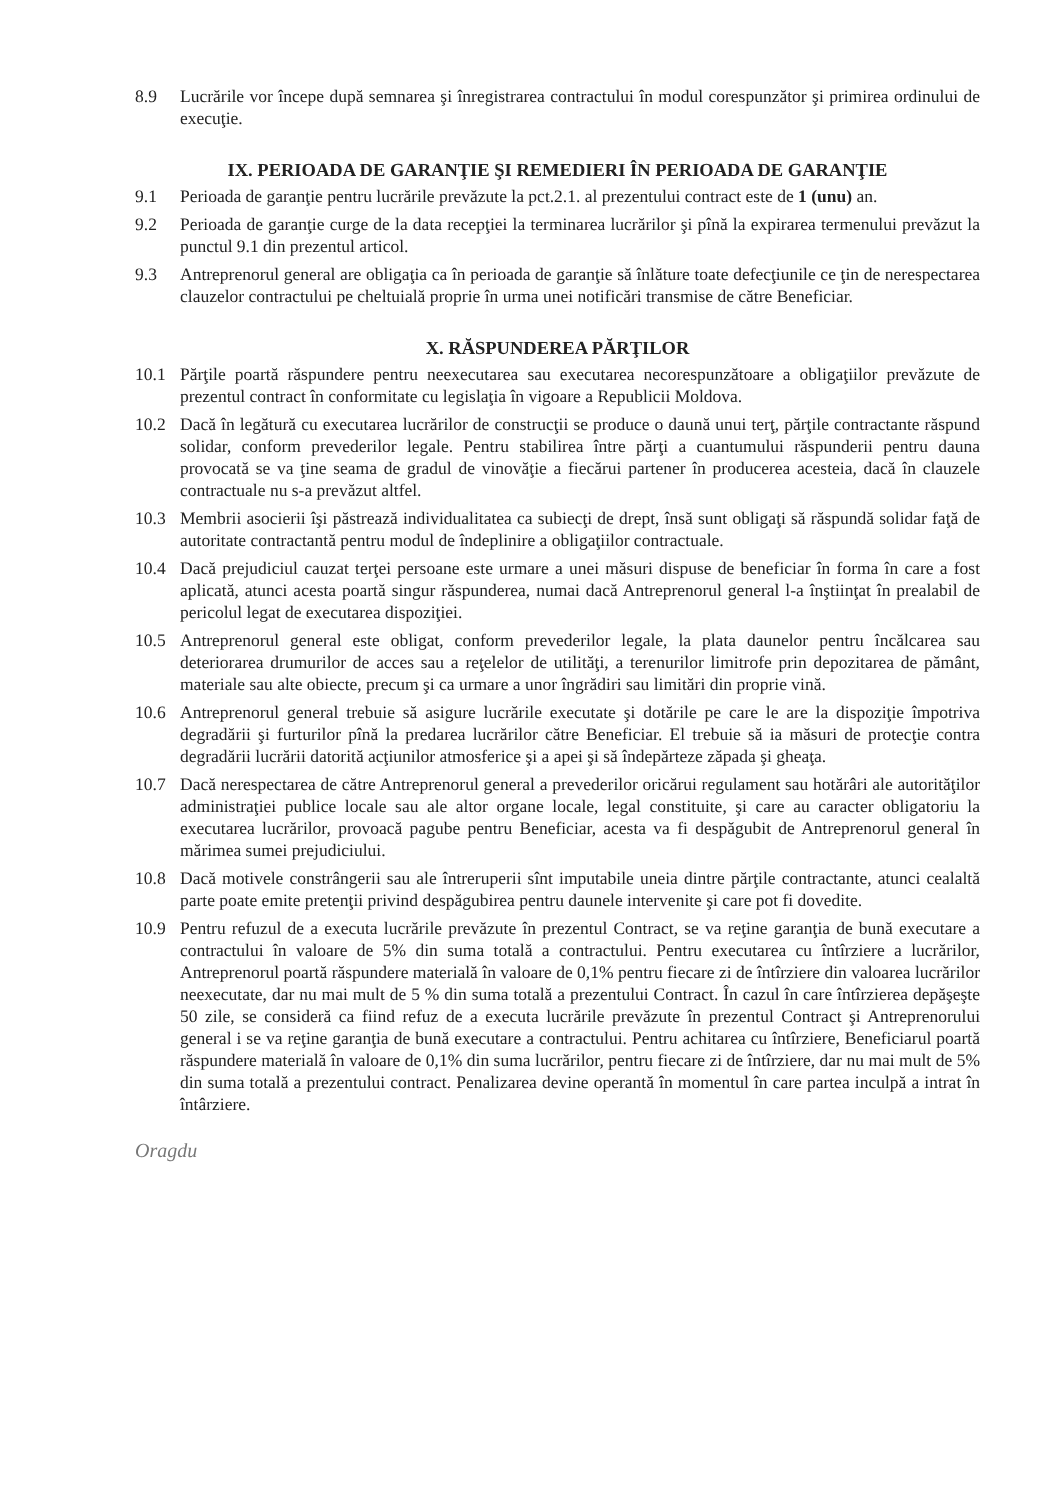8.9 Lucrările vor începe după semnarea şi înregistrarea contractului în modul corespunzător şi primirea ordinului de execuţie.
IX. PERIOADA DE GARANŢIE ŞI REMEDIERI ÎN PERIOADA DE GARANŢIE
9.1 Perioada de garanţie pentru lucrările prevăzute la pct.2.1. al prezentului contract este de 1 (unu) an.
9.2 Perioada de garanţie curge de la data recepţiei la terminarea lucrărilor şi pînă la expirarea termenului prevăzut la punctul 9.1 din prezentul articol.
9.3 Antreprenorul general are obligaţia ca în perioada de garanţie să înlăture toate defecţiunile ce ţin de nerespectarea clauzelor contractului pe cheltuială proprie în urma unei notificări transmise de către Beneficiar.
X. RĂSPUNDEREA PĂRŢILOR
10.1 Părţile poartă răspundere pentru neexecutarea sau executarea necorespunzătoare a obligaţiilor prevăzute de prezentul contract în conformitate cu legislaţia în vigoare a Republicii Moldova.
10.2 Dacă în legătură cu executarea lucrărilor de construcţii se produce o daună unui terţ, părţile contractante răspund solidar, conform prevederilor legale. Pentru stabilirea între părţi a cuantumului răspunderii pentru dauna provocată se va ţine seama de gradul de vinovăţie a fiecărui partener în producerea acesteia, dacă în clauzele contractuale nu s-a prevăzut altfel.
10.3 Membrii asocierii îşi păstrează individualitatea ca subiecţi de drept, însă sunt obligaţi să răspundă solidar faţă de autoritate contractantă pentru modul de îndeplinire a obligaţiilor contractuale.
10.4 Dacă prejudiciul cauzat terţei persoane este urmare a unei măsuri dispuse de beneficiar în forma în care a fost aplicată, atunci acesta poartă singur răspunderea, numai dacă Antreprenorul general l-a înştiinţat în prealabil de pericolul legat de executarea dispoziţiei.
10.5 Antreprenorul general este obligat, conform prevederilor legale, la plata daunelor pentru încălcarea sau deteriorarea drumurilor de acces sau a reţelelor de utilităţi, a terenurilor limitrofe prin depozitarea de pământ, materiale sau alte obiecte, precum şi ca urmare a unor îngrădiri sau limitări din proprie vină.
10.6 Antreprenorul general trebuie să asigure lucrările executate şi dotările pe care le are la dispoziţie împotriva degradării şi furturilor pînă la predarea lucrărilor către Beneficiar. El trebuie să ia măsuri de protecţie contra degradării lucrării datorită acţiunilor atmosferice şi a apei şi să îndepărteze zăpada şi gheaţa.
10.7 Dacă nerespectarea de către Antreprenorul general a prevederilor oricărui regulament sau hotărâri ale autorităţilor administraţiei publice locale sau ale altor organe locale, legal constituite, şi care au caracter obligatoriu la executarea lucrărilor, provoacă pagube pentru Beneficiar, acesta va fi despăgubit de Antreprenorul general în mărimea sumei prejudiciului.
10.8 Dacă motivele constrângerii sau ale întreruperii sînt imputabile uneia dintre părţile contractante, atunci cealaltă parte poate emite pretenţii privind despăgubirea pentru daunele intervenite şi care pot fi dovedite.
10.9 Pentru refuzul de a executa lucrările prevăzute în prezentul Contract, se va reţine garanţia de bună executare a contractului în valoare de 5% din suma totală a contractului. Pentru executarea cu întîrziere a lucrărilor, Antreprenorul poartă răspundere materială în valoare de 0,1% pentru fiecare zi de întîrziere din valoarea lucrărilor neexecutate, dar nu mai mult de 5 % din suma totală a prezentului Contract. În cazul în care întîrzierea depăşeşte 50 zile, se consideră ca fiind refuz de a executa lucrările prevăzute în prezentul Contract şi Antreprenorului general i se va reţine garanţia de bună executare a contractului. Pentru achitarea cu întîrziere, Beneficiarul poartă răspundere materială în valoare de 0,1% din suma lucrărilor, pentru fiecare zi de întîrziere, dar nu mai mult de 5% din suma totală a prezentului contract. Penalizarea devine operantă în momentul în care partea inculpă a intrat în întârziere.
Oragdu